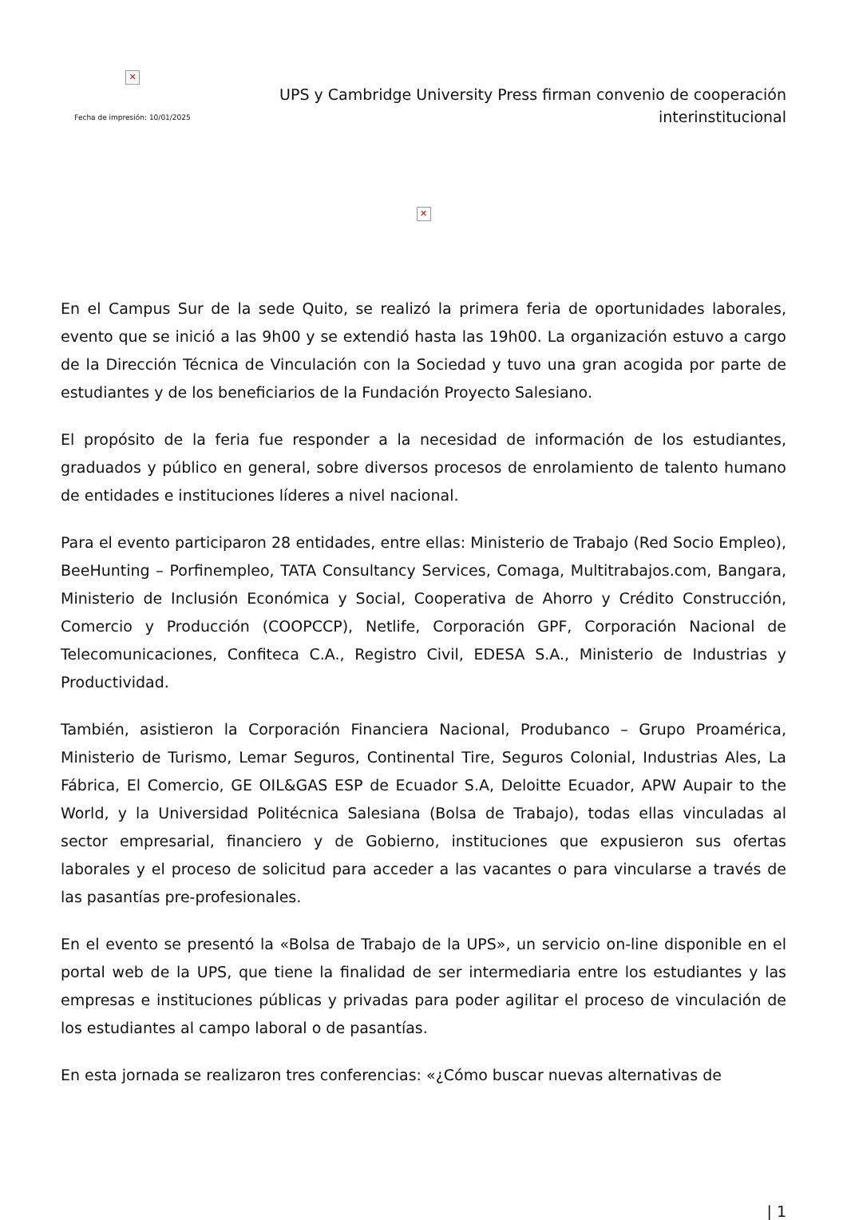✕
Fecha de impresión: 10/01/2025
UPS y Cambridge University Press firman convenio de cooperación interinstitucional
✕
En el Campus Sur de la sede Quito, se realizó la primera feria de oportunidades laborales, evento que se inició a las 9h00 y se extendió hasta las 19h00. La organización estuvo a cargo de la Dirección Técnica de Vinculación con la Sociedad y tuvo una gran acogida por parte de estudiantes y de los beneficiarios de la Fundación Proyecto Salesiano.
El propósito de la feria fue responder a la necesidad de información de los estudiantes, graduados y público en general, sobre diversos procesos de enrolamiento de talento humano de entidades e instituciones líderes a nivel nacional.
Para el evento participaron 28 entidades, entre ellas: Ministerio de Trabajo (Red Socio Empleo), BeeHunting – Porfinempleo, TATA Consultancy Services, Comaga, Multitrabajos.com, Bangara, Ministerio de Inclusión Económica y Social, Cooperativa de Ahorro y Crédito Construcción, Comercio y Producción (COOPCCP), Netlife, Corporación GPF, Corporación Nacional de Telecomunicaciones, Confiteca C.A., Registro Civil, EDESA S.A., Ministerio de Industrias y Productividad.
También, asistieron la Corporación Financiera Nacional, Produbanco – Grupo Proamérica, Ministerio de Turismo, Lemar Seguros, Continental Tire, Seguros Colonial, Industrias Ales, La Fábrica, El Comercio, GE OIL&GAS ESP de Ecuador S.A, Deloitte Ecuador, APW Aupair to the World, y la Universidad Politécnica Salesiana (Bolsa de Trabajo), todas ellas vinculadas al sector empresarial, financiero y de Gobierno, instituciones que expusieron sus ofertas laborales y el proceso de solicitud para acceder a las vacantes o para vincularse a través de las pasantías pre-profesionales.
En el evento se presentó la «Bolsa de Trabajo de la UPS», un servicio on-line disponible en el portal web de la UPS, que tiene la finalidad de ser intermediaria entre los estudiantes y las empresas e instituciones públicas y privadas para poder agilitar el proceso de vinculación de los estudiantes al campo laboral o de pasantías.
En esta jornada se realizaron tres conferencias: «¿Cómo buscar nuevas alternativas de
| 1